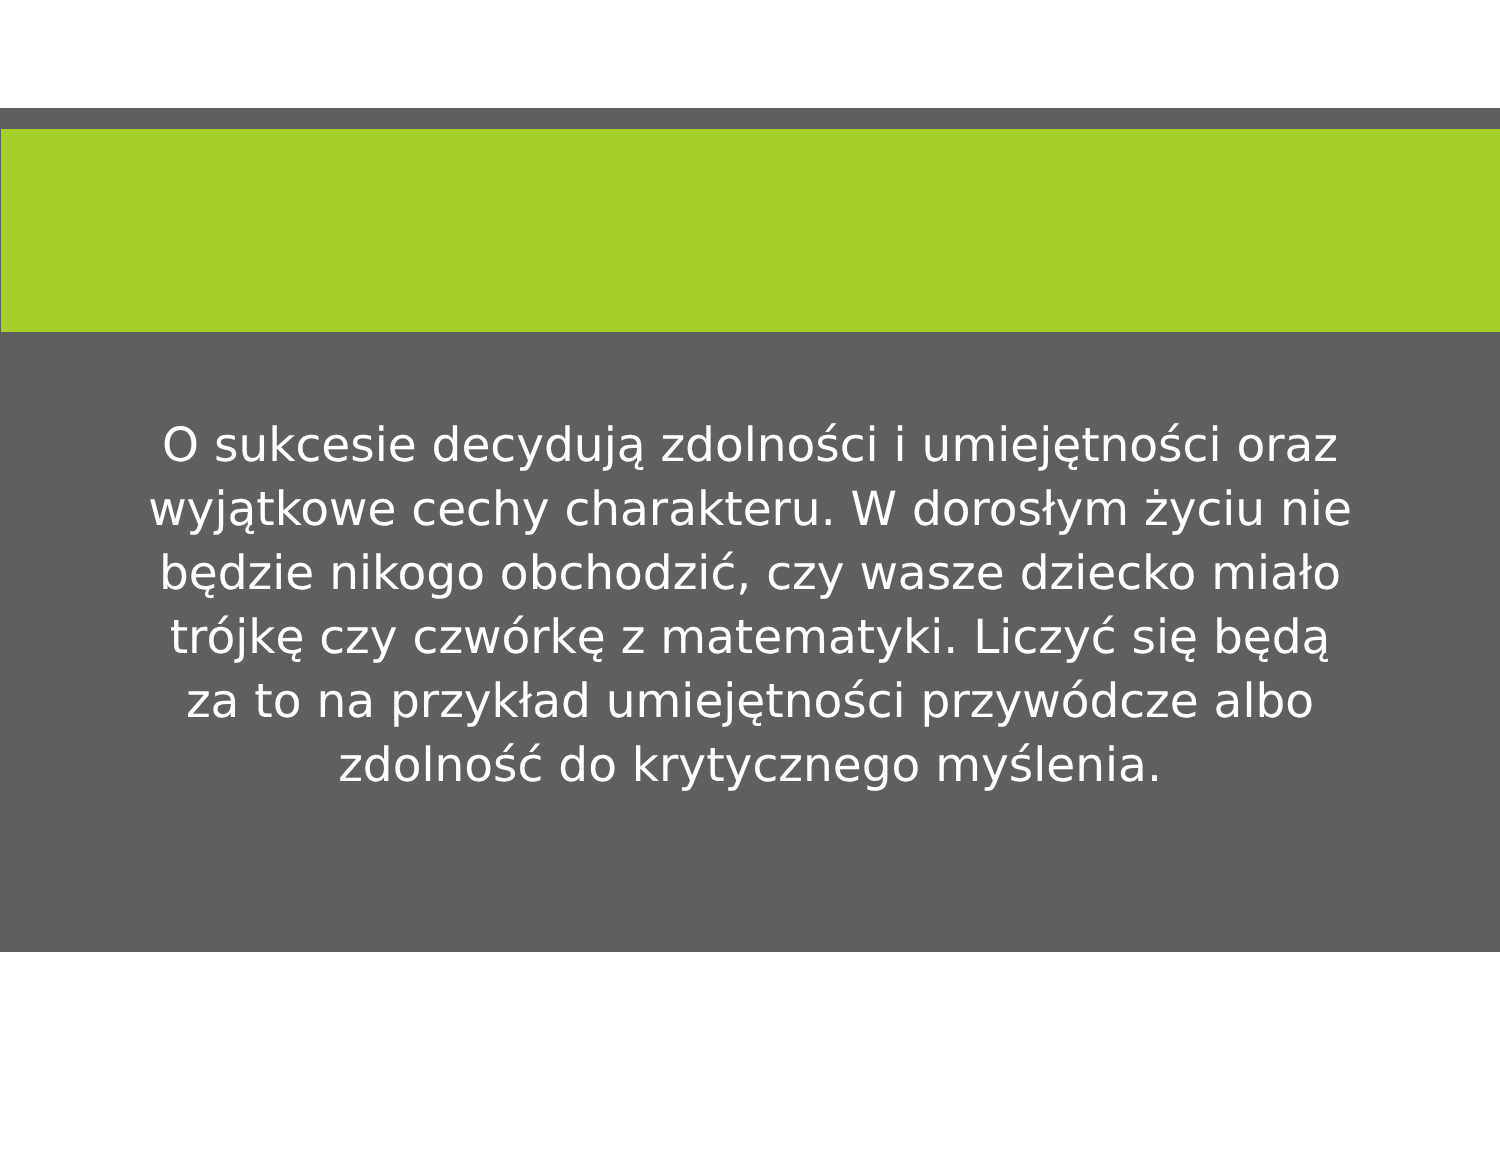O sukcesie decydują zdolności i umiejętności oraz wyjątkowe cechy charakteru. W dorosłym życiu nie będzie nikogo obchodzić, czy wasze dziecko miało trójkę czy czwórkę z matematyki. Liczyć się będą za to na przykład umiejętności przywódcze albo zdolność do krytycznego myślenia.